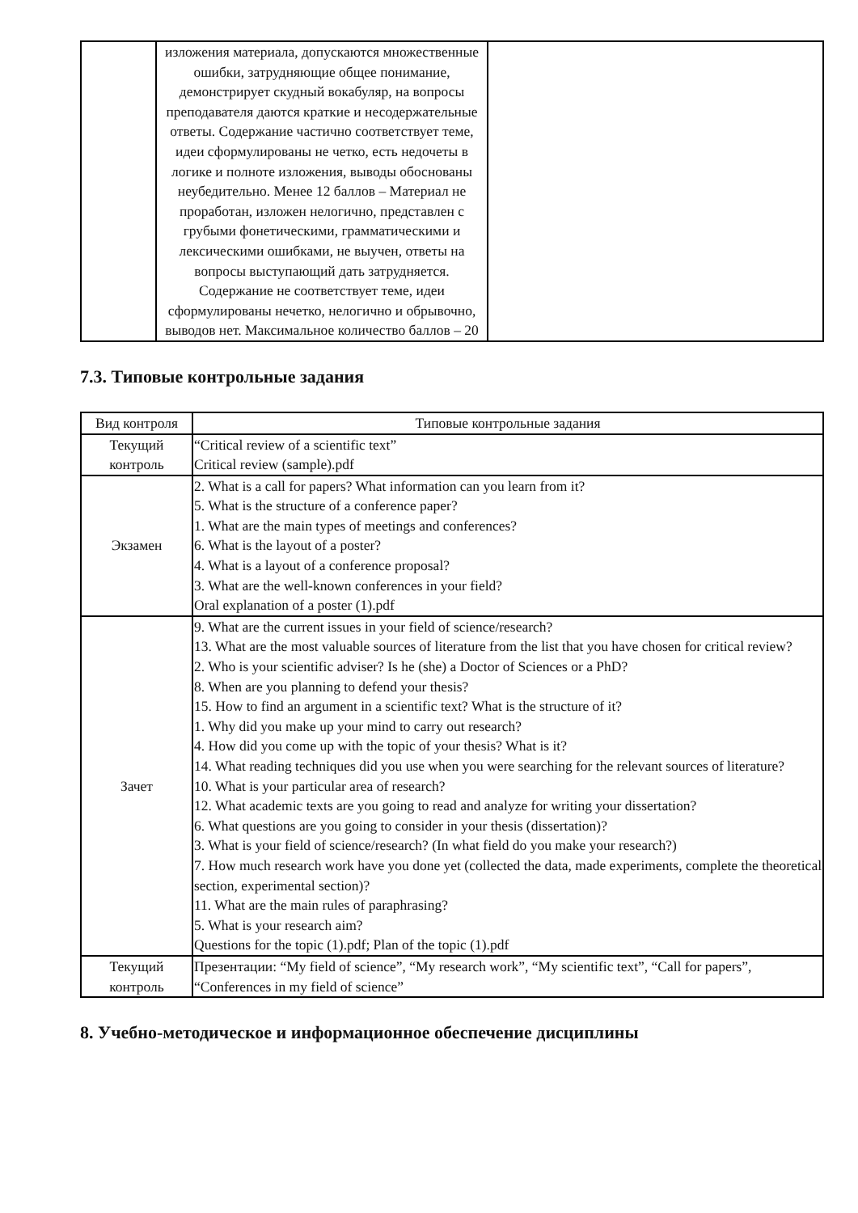| | изложения материала, допускаются множественные ошибки, затрудняющие общее понимание, демонстрирует скудный вокабуляр, на вопросы преподавателя даются краткие и несодержательные ответы. Содержание частично соответствует теме, идеи сформулированы не четко, есть недочеты в логике и полноте изложения, выводы обоснованы неубедительно. Менее 12 баллов – Материал не проработан, изложен нелогично, представлен с грубыми фонетическими, грамматическими и лексическими ошибками, не выучен, ответы на вопросы выступающий дать затрудняется. Содержание не соответствует теме, идеи сформулированы нечетко, нелогично и обрывочно, выводов нет. Максимальное количество баллов – 20 | |
7.3. Типовые контрольные задания
| Вид контроля | Типовые контрольные задания |
| --- | --- |
| Текущий контроль | “Critical review of a scientific text” Critical review (sample).pdf |
| Экзамен | 2. What is a call for papers? What information can you learn from it? 5. What is the structure of a conference paper? 1. What are the main types of meetings and conferences? 6. What is the layout of a poster? 4. What is a layout of a conference proposal? 3. What are the well-known conferences in your field? Oral explanation of a poster (1).pdf |
| Зачет | 9. What are the current issues in your field of science/research? 13. What are the most valuable sources of literature from the list that you have chosen for critical review? 2. Who is your scientific adviser? Is he (she) a Doctor of Sciences or a PhD? 8. When are you planning to defend your thesis? 15. How to find an argument in a scientific text? What is the structure of it? 1. Why did you make up your mind to carry out research? 4. How did you come up with the topic of your thesis? What is it? 14. What reading techniques did you use when you were searching for the relevant sources of literature? 10. What is your particular area of research? 12. What academic texts are you going to read and analyze for writing your dissertation? 6. What questions are you going to consider in your thesis (dissertation)? 3. What is your field of science/research? (In what field do you make your research?) 7. How much research work have you done yet (collected the data, made experiments, complete the theoretical section, experimental section)? 11. What are the main rules of paraphrasing? 5. What is your research aim? Questions for the topic (1).pdf; Plan of the topic (1).pdf |
| Текущий контроль | Презентации: “My field of science”, “My research work”, “My scientific text”, “Call for papers”, “Conferences in my field of science” |
8. Учебно-методическое и информационное обеспечение дисциплины